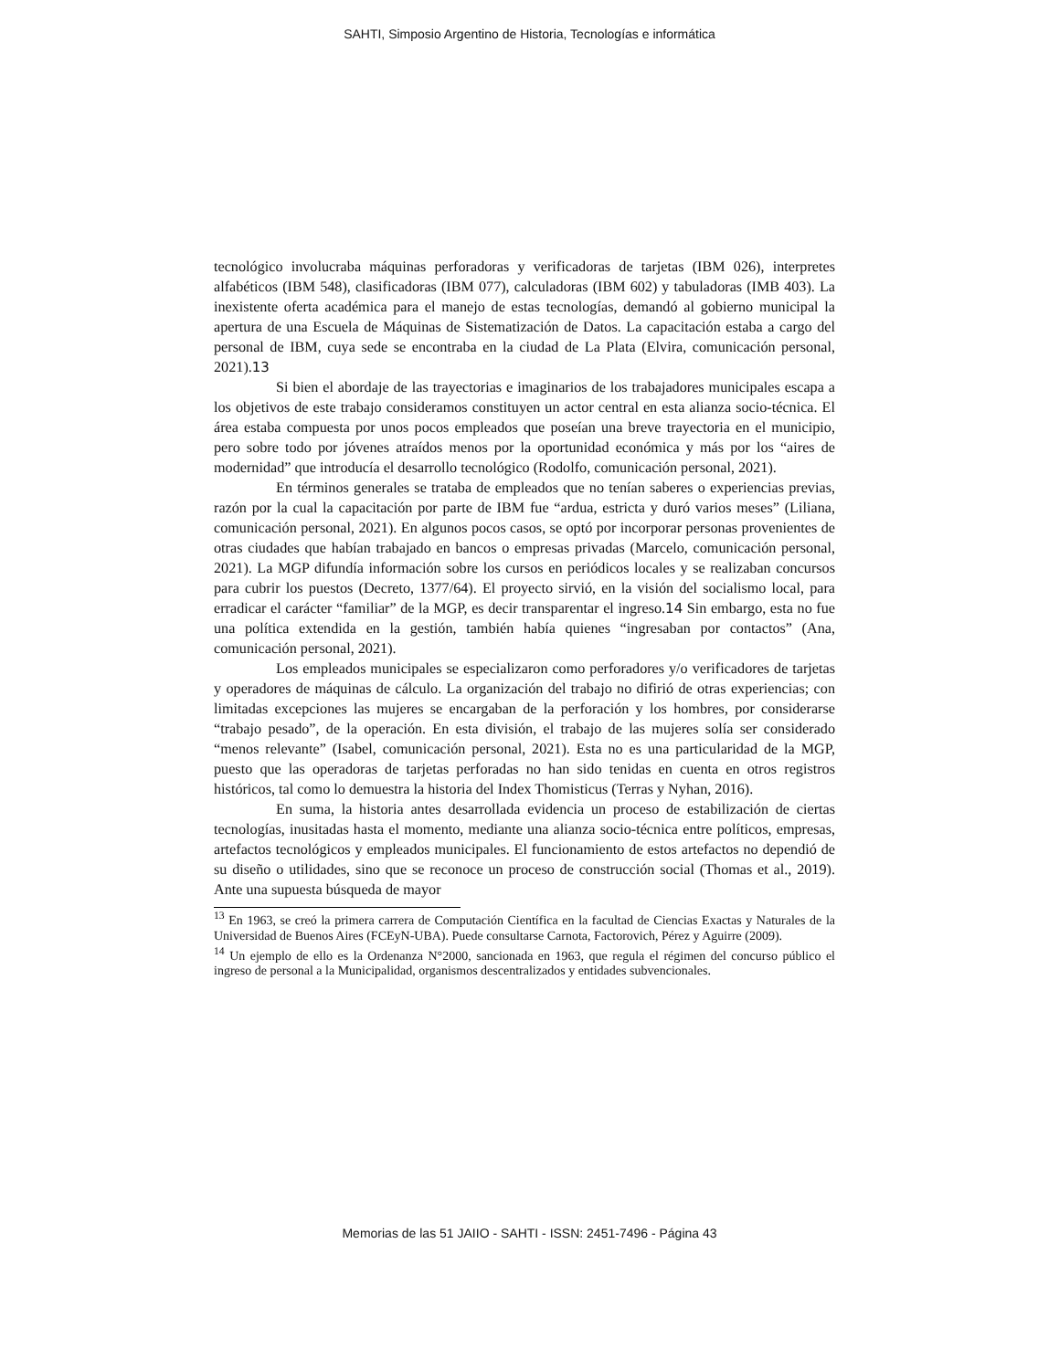SAHTI, Simposio Argentino de Historia, Tecnologías e informática
tecnológico involucraba máquinas perforadoras y verificadoras de tarjetas (IBM 026), interpretes alfabéticos (IBM 548), clasificadoras (IBM 077), calculadoras (IBM 602) y tabuladoras (IMB 403). La inexistente oferta académica para el manejo de estas tecnologías, demandó al gobierno municipal la apertura de una Escuela de Máquinas de Sistematización de Datos. La capacitación estaba a cargo del personal de IBM, cuya sede se encontraba en la ciudad de La Plata (Elvira, comunicación personal, 2021).13
Si bien el abordaje de las trayectorias e imaginarios de los trabajadores municipales escapa a los objetivos de este trabajo consideramos constituyen un actor central en esta alianza socio-técnica. El área estaba compuesta por unos pocos empleados que poseían una breve trayectoria en el municipio, pero sobre todo por jóvenes atraídos menos por la oportunidad económica y más por los “aires de modernidad” que introducía el desarrollo tecnológico (Rodolfo, comunicación personal, 2021).
En términos generales se trataba de empleados que no tenían saberes o experiencias previas, razón por la cual la capacitación por parte de IBM fue “ardua, estricta y duró varios meses” (Liliana, comunicación personal, 2021). En algunos pocos casos, se optó por incorporar personas provenientes de otras ciudades que habían trabajado en bancos o empresas privadas (Marcelo, comunicación personal, 2021). La MGP difundía información sobre los cursos en periódicos locales y se realizaban concursos para cubrir los puestos (Decreto, 1377/64). El proyecto sirvió, en la visión del socialismo local, para erradicar el carácter “familiar” de la MGP, es decir transparentar el ingreso.14 Sin embargo, esta no fue una política extendida en la gestión, también había quienes “ingresaban por contactos” (Ana, comunicación personal, 2021).
Los empleados municipales se especializaron como perforadores y/o verificadores de tarjetas y operadores de máquinas de cálculo. La organización del trabajo no difirió de otras experiencias; con limitadas excepciones las mujeres se encargaban de la perforación y los hombres, por considerarse “trabajo pesado”, de la operación. En esta división, el trabajo de las mujeres solía ser considerado “menos relevante” (Isabel, comunicación personal, 2021). Esta no es una particularidad de la MGP, puesto que las operadoras de tarjetas perforadas no han sido tenidas en cuenta en otros registros históricos, tal como lo demuestra la historia del Index Thomisticus (Terras y Nyhan, 2016).
En suma, la historia antes desarrollada evidencia un proceso de estabilización de ciertas tecnologías, inusitadas hasta el momento, mediante una alianza socio-técnica entre políticos, empresas, artefactos tecnológicos y empleados municipales. El funcionamiento de estos artefactos no dependió de su diseño o utilidades, sino que se reconoce un proceso de construcción social (Thomas et al., 2019). Ante una supuesta búsqueda de mayor
<sup>13</sup> En 1963, se creó la primera carrera de Computación Científica en la facultad de Ciencias Exactas y Naturales de la Universidad de Buenos Aires (FCEyN-UBA). Puede consultarse Carnota, Factorovich, Pérez y Aguirre (2009).
<sup>14</sup> Un ejemplo de ello es la Ordenanza N°2000, sancionada en 1963, que regula el régimen del concurso público el ingreso de personal a la Municipalidad, organismos descentralizados y entidades subvencionales.
Memorias de las 51 JAIIO - SAHTI - ISSN: 2451-7496 - Página 43